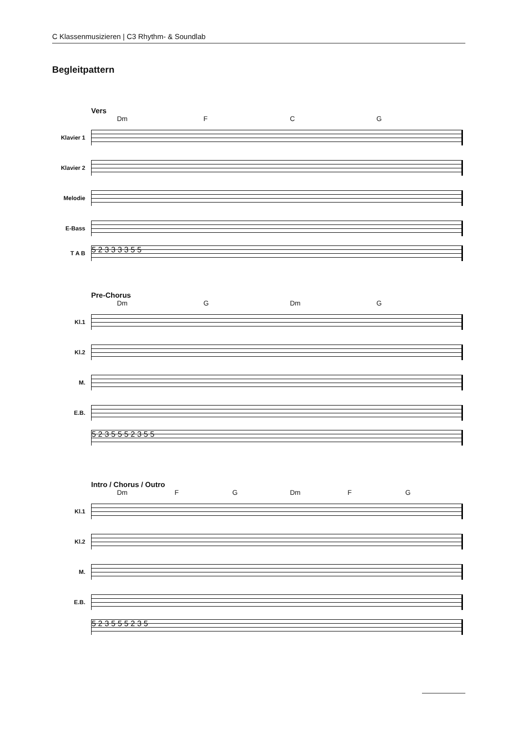C Klassenmusizieren | C3 Rhythm- & Soundlab
Begleitpattern
Vers
Dm F C G
Klavier 1
Klavier 2
Melodie
E-Bass
T A B
5 2 3 3 3 3 5 5
Pre-Chorus
Dm G Dm G
Kl.1
Kl.2
M.
E.B.
5 2 3 5 5 5 2 3 5 5
Intro / Chorus / Outro
Dm F G Dm F G
Kl.1
Kl.2
M.
E.B.
5 2 3 5 5 5 2 3 5